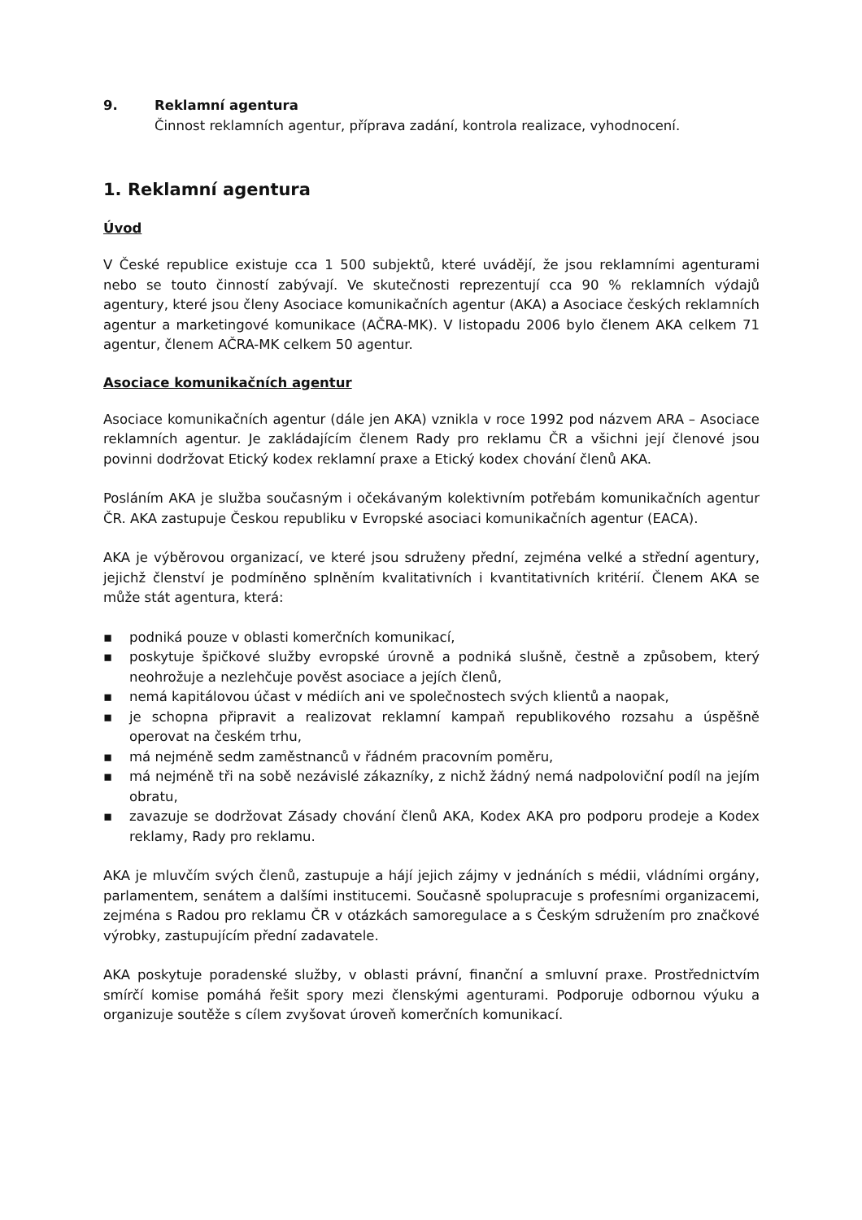9. Reklamní agentura
Činnost reklamních agentur, příprava zadání, kontrola realizace, vyhodnocení.
1. Reklamní agentura
Úvod
V České republice existuje cca 1 500 subjektů, které uvádějí, že jsou reklamními agenturami nebo se touto činností zabývají. Ve skutečnosti reprezentují cca 90 % reklamních výdajů agentury, které jsou členy Asociace komunikačních agentur (AKA) a Asociace českých reklamních agentur a marketingové komunikace (AČRA-MK). V listopadu 2006 bylo členem AKA celkem 71 agentur, členem AČRA-MK celkem 50 agentur.
Asociace komunikačních agentur
Asociace komunikačních agentur (dále jen AKA) vznikla v roce 1992 pod názvem ARA – Asociace reklamních agentur. Je zakládajícím členem Rady pro reklamu ČR a všichni její členové jsou povinni dodržovat Etický kodex reklamní praxe a Etický kodex chování členů AKA.
Posláním AKA je služba současným i očekávaným kolektivním potřebám komunikačních agentur ČR. AKA zastupuje Českou republiku v Evropské asociaci komunikačních agentur (EACA).
AKA je výběrovou organizací, ve které jsou sdruženy přední, zejména velké a střední agentury, jejichž členství je podmíněno splněním kvalitativních i kvantitativních kritérií. Členem AKA se může stát agentura, která:
▪ podniká pouze v oblasti komerčních komunikací,
▪ poskytuje špičkové služby evropské úrovně a podniká slušně, čestně a způsobem, který neohrožuje a nezlehčuje pověst asociace a jejích členů,
▪ nemá kapitálovou účast v médiích ani ve společnostech svých klientů a naopak,
▪ je schopna připravit a realizovat reklamní kampaň republikového rozsahu a úspěšně operovat na českém trhu,
▪ má nejméně sedm zaměstnanců v řádném pracovním poměru,
▪ má nejméně tři na sobě nezávislé zákazníky, z nichž žádný nemá nadpoloviční podíl na jejím obratu,
▪ zavazuje se dodržovat Zásady chování členů AKA, Kodex AKA pro podporu prodeje a Kodex reklamy, Rady pro reklamu.
AKA je mluvčím svých členů, zastupuje a hájí jejich zájmy v jednáních s médii, vládními orgány, parlamentem, senátem a dalšími institucemi. Současně spolupracuje s profesními organizacemi, zejména s Radou pro reklamu ČR v otázkách samoregulace a s Českým sdružením pro značkové výrobky, zastupujícím přední zadavatele.
AKA poskytuje poradenské služby, v oblasti právní, finanční a smluvní praxe. Prostřednictvím smírčí komise pomáhá řešit spory mezi členskými agenturami. Podporuje odbornou výuku a organizuje soutěže s cílem zvyšovat úroveň komerčních komunikací.